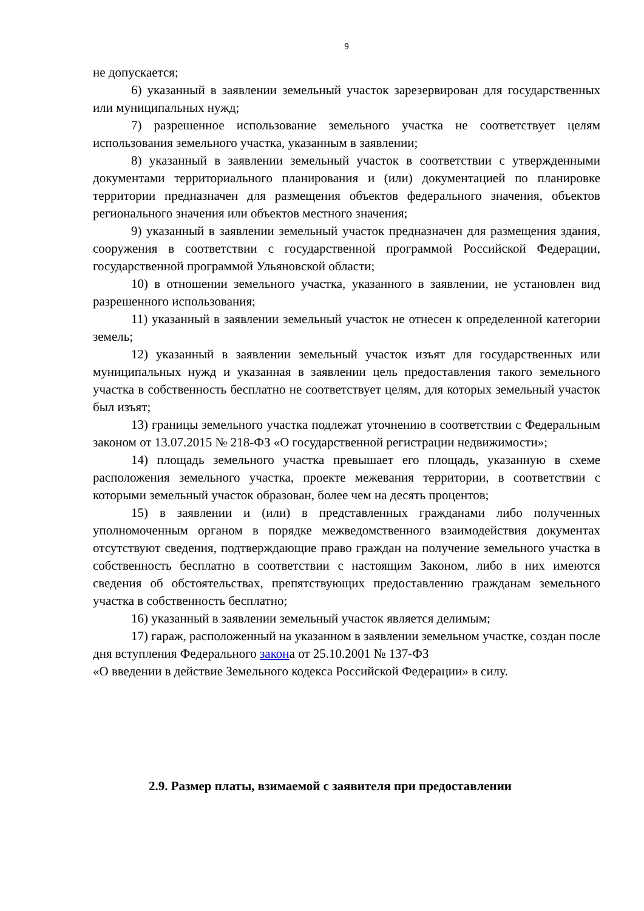9
не допускается;
6) указанный в заявлении земельный участок зарезервирован для государственных или муниципальных нужд;
7) разрешенное использование земельного участка не соответствует целям использования земельного участка, указанным в заявлении;
8) указанный в заявлении земельный участок в соответствии с утвержденными документами территориального планирования и (или) документацией по планировке территории предназначен для размещения объектов федерального значения, объектов регионального значения или объектов местного значения;
9) указанный в заявлении земельный участок предназначен для размещения здания, сооружения в соответствии с государственной программой Российской Федерации, государственной программой Ульяновской области;
10) в отношении земельного участка, указанного в заявлении, не установлен вид разрешенного использования;
11) указанный в заявлении земельный участок не отнесен к определенной категории земель;
12) указанный в заявлении земельный участок изъят для государственных или муниципальных нужд и указанная в заявлении цель предоставления такого земельного участка в собственность бесплатно не соответствует целям, для которых земельный участок был изъят;
13) границы земельного участка подлежат уточнению в соответствии с Федеральным законом от 13.07.2015 № 218-ФЗ «О государственной регистрации недвижимости»;
14) площадь земельного участка превышает его площадь, указанную в схеме расположения земельного участка, проекте межевания территории, в соответствии с которыми земельный участок образован, более чем на десять процентов;
15) в заявлении и (или) в представленных гражданами либо полученных уполномоченным органом в порядке межведомственного взаимодействия документах отсутствуют сведения, подтверждающие право граждан на получение земельного участка в собственность бесплатно в соответствии с настоящим Законом, либо в них имеются сведения об обстоятельствах, препятствующих предоставлению гражданам земельного участка в собственность бесплатно;
16) указанный в заявлении земельный участок является делимым;
17) гараж, расположенный на указанном в заявлении земельном участке, создан после дня вступления Федерального закона от 25.10.2001 № 137-ФЗ
«О введении в действие Земельного кодекса Российской Федерации» в силу.
2.9. Размер платы, взимаемой с заявителя при предоставлении